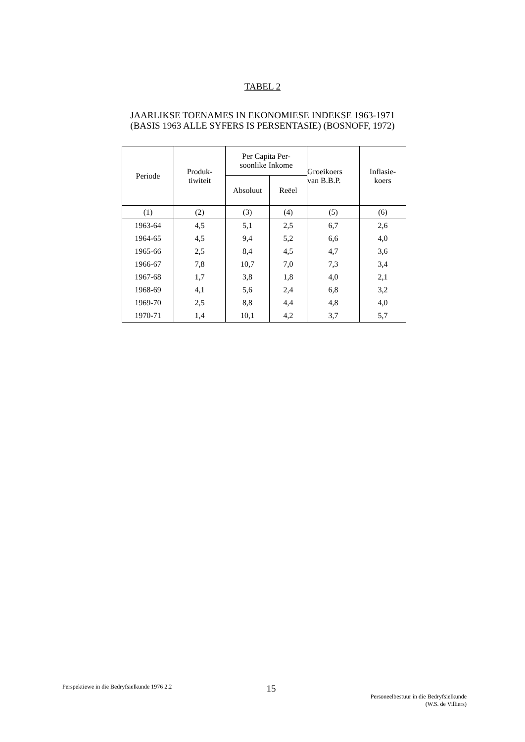TABEL 2
JAARLIKSE TOENAMES IN EKONOMIESE INDEKSE 1963-1971
(BASIS 1963 ALLE SYFERS IS PERSENTASIE) (BOSNOFF, 1972)
| Periode | Produk- tiwiteit | Per Capita Per- soonlike Inkome | | Groeikoers van B.B.P. | Inflasie- koers |
| --- | --- | --- | --- | --- | --- |
| | | Absoluut | Reëel | | |
| (1) | (2) | (3) | (4) | (5) | (6) |
| 1963-64 | 4,5 | 5,1 | 2,5 | 6,7 | 2,6 |
| 1964-65 | 4,5 | 9,4 | 5,2 | 6,6 | 4,0 |
| 1965-66 | 2,5 | 8,4 | 4,5 | 4,7 | 3,6 |
| 1966-67 | 7,8 | 10,7 | 7,0 | 7,3 | 3,4 |
| 1967-68 | 1,7 | 3,8 | 1,8 | 4,0 | 2,1 |
| 1968-69 | 4,1 | 5,6 | 2,4 | 6,8 | 3,2 |
| 1969-70 | 2,5 | 8,8 | 4,4 | 4,8 | 4,0 |
| 1970-71 | 1,4 | 10,1 | 4,2 | 3,7 | 5,7 |
Perspektiewe in die Bedryfsielkunde 1976 2.2
15
Personeelbestuur in die Bedryfsielkunde
(W.S. de Villiers)